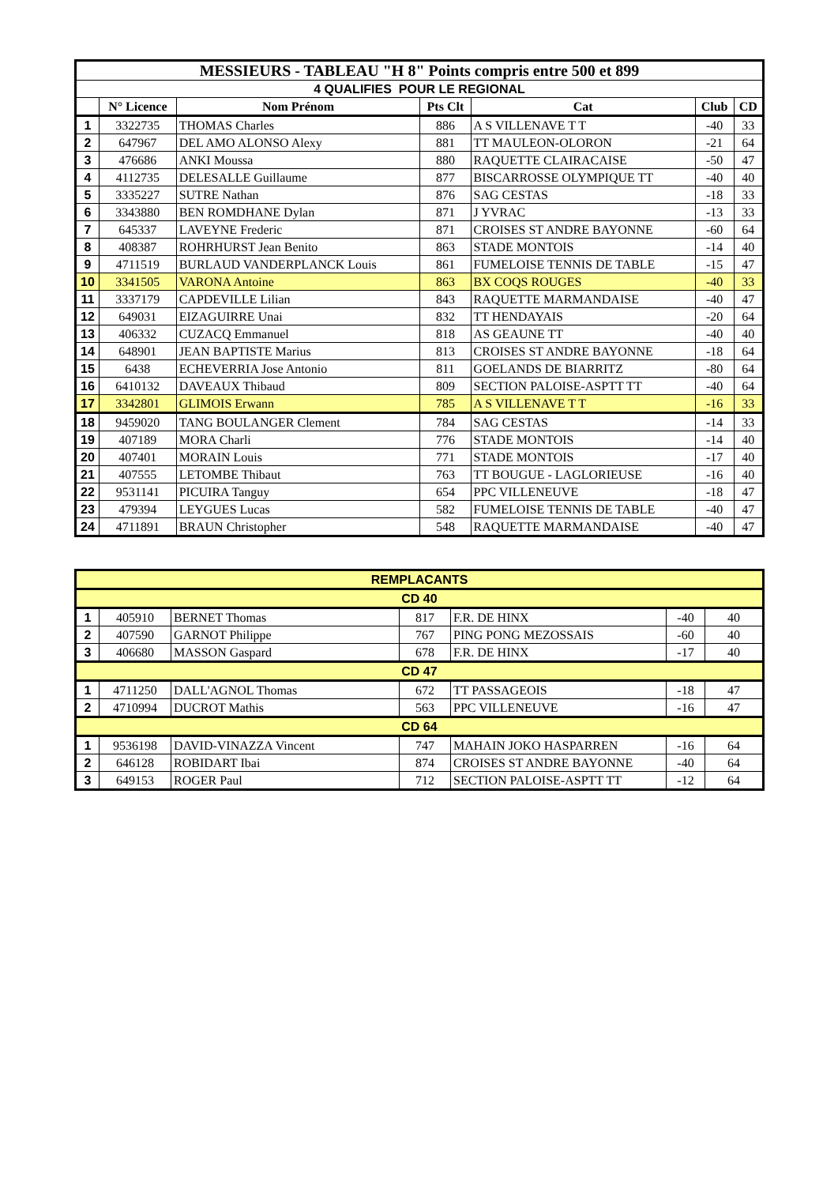| MESSIEURS - TABLEAU "H 8" Points compris entre 500 et 899 | | | | | | |
| 4 QUALIFIES POUR LE REGIONAL | | | | | | |
| | N° Licence | Nom Prénom | Pts Clt | Cat | Club | CD |
| 1 | 3322735 | THOMAS Charles | 886 | A S VILLENAVE T T | -40 | 33 |
| 2 | 647967 | DEL AMO ALONSO Alexy | 881 | TT MAULEON-OLORON | -21 | 64 |
| 3 | 476686 | ANKI Moussa | 880 | RAQUETTE CLAIRACAISE | -50 | 47 |
| 4 | 4112735 | DELESALLE Guillaume | 877 | BISCARROSSE OLYMPIQUE TT | -40 | 40 |
| 5 | 3335227 | SUTRE Nathan | 876 | SAG CESTAS | -18 | 33 |
| 6 | 3343880 | BEN ROMDHANE Dylan | 871 | J YVRAC | -13 | 33 |
| 7 | 645337 | LAVEYNE Frederic | 871 | CROISES ST ANDRE BAYONNE | -60 | 64 |
| 8 | 408387 | ROHRHURST Jean Benito | 863 | STADE MONTOIS | -14 | 40 |
| 9 | 4711519 | BURLAUD VANDERPLANCK Louis | 861 | FUMELOISE TENNIS DE TABLE | -15 | 47 |
| 10 | 3341505 | VARONA Antoine | 863 | BX COQS ROUGES | -40 | 33 |
| 11 | 3337179 | CAPDEVILLE Lilian | 843 | RAQUETTE MARMANDAISE | -40 | 47 |
| 12 | 649031 | EIZAGUIRRE Unai | 832 | TT HENDAYAIS | -20 | 64 |
| 13 | 406332 | CUZACQ Emmanuel | 818 | AS GEAUNE TT | -40 | 40 |
| 14 | 648901 | JEAN BAPTISTE Marius | 813 | CROISES ST ANDRE BAYONNE | -18 | 64 |
| 15 | 6438 | ECHEVERRIA Jose Antonio | 811 | GOELANDS DE BIARRITZ | -80 | 64 |
| 16 | 6410132 | DAVEAUX Thibaud | 809 | SECTION PALOISE-ASPTT TT | -40 | 64 |
| 17 | 3342801 | GLIMOIS Erwann | 785 | A S VILLENAVE T T | -16 | 33 |
| 18 | 9459020 | TANG BOULANGER Clement | 784 | SAG CESTAS | -14 | 33 |
| 19 | 407189 | MORA Charli | 776 | STADE MONTOIS | -14 | 40 |
| 20 | 407401 | MORAIN Louis | 771 | STADE MONTOIS | -17 | 40 |
| 21 | 407555 | LETOMBE Thibaut | 763 | TT BOUGUE - LAGLORIEUSE | -16 | 40 |
| 22 | 9531141 | PICUIRA Tanguy | 654 | PPC VILLENEUVE | -18 | 47 |
| 23 | 479394 | LEYGUES Lucas | 582 | FUMELOISE TENNIS DE TABLE | -40 | 47 |
| 24 | 4711891 | BRAUN Christopher | 548 | RAQUETTE MARMANDAISE | -40 | 47 |
| REMPLACANTS | | | | | | |
| CD 40 | | | | | | |
| 1 | 405910 | BERNET Thomas | 817 | F.R. DE HINX | -40 | 40 |
| 2 | 407590 | GARNOT Philippe | 767 | PING PONG MEZOSSAIS | -60 | 40 |
| 3 | 406680 | MASSON Gaspard | 678 | F.R. DE HINX | -17 | 40 |
| CD 47 | | | | | | |
| 1 | 4711250 | DALL'AGNOL Thomas | 672 | TT PASSAGEOIS | -18 | 47 |
| 2 | 4710994 | DUCROT Mathis | 563 | PPC VILLENEUVE | -16 | 47 |
| CD 64 | | | | | | |
| 1 | 9536198 | DAVID-VINAZZA Vincent | 747 | MAHAIN JOKO HASPARREN | -16 | 64 |
| 2 | 646128 | ROBIDART Ibai | 874 | CROISES ST ANDRE BAYONNE | -40 | 64 |
| 3 | 649153 | ROGER Paul | 712 | SECTION PALOISE-ASPTT TT | -12 | 64 |